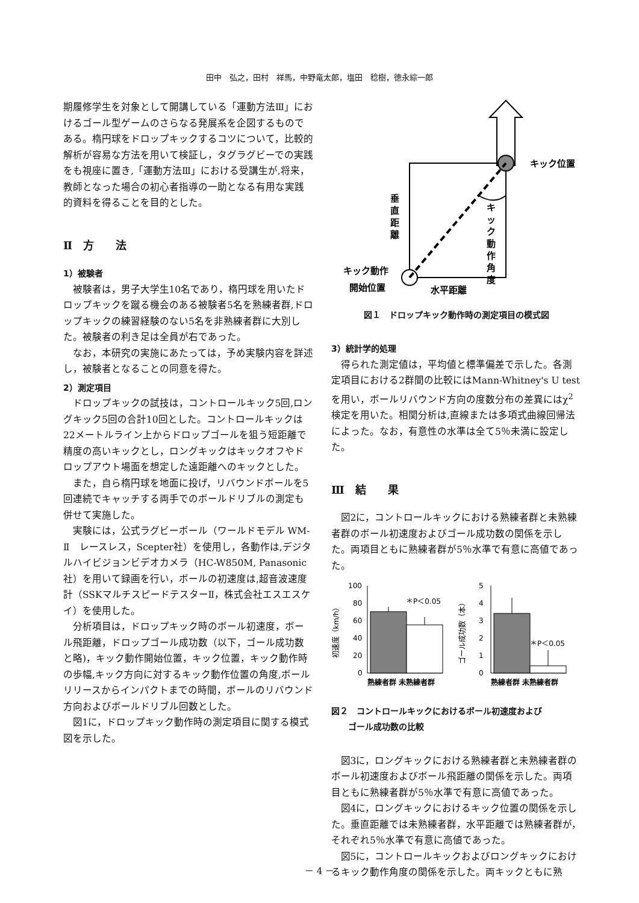田中　弘之，田村　祥馬，中野竜太郎，塩田　稔樹，徳永綜一郎
期履修学生を対象として開講している「運動方法Ⅲ」におけるゴール型ゲームのさらなる発展系を企図するものである。楕円球をドロップキックするコツについて，比較的解析が容易な方法を用いて検証し，タグラグビーでの実践をも視座に置き,「運動方法Ⅲ」における受講生が,将来，教師となった場合の初心者指導の一助となる有用な実践的資料を得ることを目的とした。
Ⅱ　方　　法
1）被験者
被験者は，男子大学生10名であり，楕円球を用いたドロップキックを蹴る機会のある被験者5名を熟練者群,ドロップキックの練習経験のない5名を非熟練者群に大別した。被験者の利き足は全員が右であった。
なお，本研究の実施にあたっては，予め実験内容を詳述し，被験者となることの同意を得た。
2）測定項目
ドロップキックの試技は，コントロールキック5回,ロングキック5回の合計10回とした。コントロールキックは22メートルライン上からドロップゴールを狙う短距離で精度の高いキックとし，ロングキックはキックオフやドロップアウト場面を想定した遠距離へのキックとした。
また，自ら楕円球を地面に投げ，リバウンドボールを5回連続でキャッチする両手でのボールドリブルの測定も併せて実施した。
実験には，公式ラグビーボール（ワールドモデル WM-Ⅱ　レースレス，Scepter社）を使用し，各動作は,デジタルハイビジョンビデオカメラ（HC-W850M, Panasonic社）を用いて録画を行い，ボールの初速度は,超音波速度計（SSKマルチスピードテスターⅡ，株式会社エスエスケイ）を使用した。
分析項目は，ドロップキック時のボール初速度，ボール飛距離，ドロップゴール成功数（以下，ゴール成功数と略)，キック動作開始位置，キック位置，キック動作時の歩幅,キック方向に対するキック動作位置の角度,ボールリリースからインパクトまでの時間，ボールのリバウンド方向およびボールドリブル回数とした。
図1に，ドロップキック動作時の測定項目に関する模式図を示した。
キック位置
垂
直
距
離
キ
ッ
ク
動
作
角
度
キック動作
開始位置
水平距離
図１　ドロップキック動作時の測定項目の模式図
3）統計学的処理
得られた測定値は，平均値と標準偏差で示した。各測定項目における2群間の比較にはMann-Whitney's U testを用い，ボールリバウンド方向の度数分布の差異にはχ<sup>2</sup>検定を用いた。相関分析は,直線または多項式曲線回帰法によった。なお，有意性の水準は全て5％未満に設定した。
Ⅲ　結　　果
図2に，コントロールキックにおける熟練者群と未熟練者群のボール初速度およびゴール成功数の関係を示した。両項目ともに熟練者群が5％水準で有意に高値であった。
100
80
60
40
20
0
＊P＜0.05
初速度（km/h）
熟練者群 未熟練者群
5
4
3
2
1
0
＊P＜0.05
ゴール成功数（本）
熟練者群 未熟練者群
図２　コントロールキックにおけるボール初速度および
　　ゴール成功数の比較
図3に，ロングキックにおける熟練者群と未熟練者群のボール初速度およびボール飛距離の関係を示した。両項目ともに熟練者群が5％水準で有意に高値であった。
図4に，ロングキックにおけるキック位置の関係を示した。垂直距離では未熟練者群，水平距離では熟練者群が，それぞれ5％水準で有意に高値であった。
図5に，コントロールキックおよびロングキックにおけるキック動作角度の関係を示した。両キックともに熟
－ 4 －